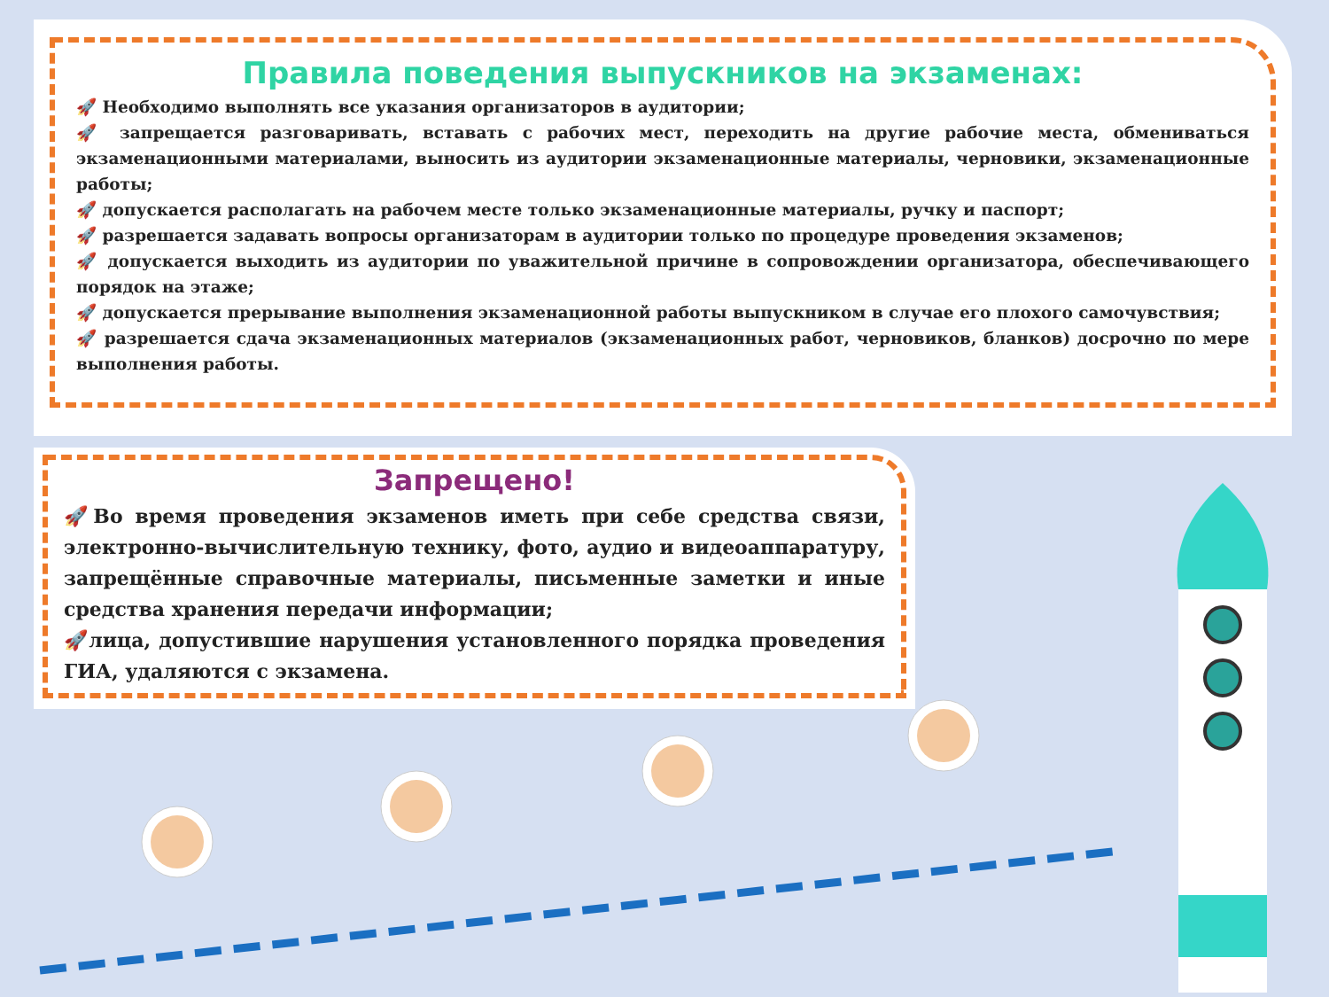Правила поведения выпускников на экзаменах:
🚀 Необходимо выполнять все указания организаторов в аудитории;
🚀 запрещается разговаривать, вставать с рабочих мест, переходить на другие рабочие места, обмениваться экзаменационными материалами, выносить из аудитории экзаменационные материалы, черновики, экзаменационные работы;
🚀 допускается располагать на рабочем месте только экзаменационные материалы, ручку и паспорт;
🚀 разрешается задавать вопросы организаторам в аудитории только по процедуре проведения экзаменов;
🚀 допускается выходить из аудитории по уважительной причине в сопровождении организатора, обеспечивающего порядок на этаже;
🚀 допускается прерывание выполнения экзаменационной работы выпускником в случае его плохого самочувствия;
🚀 разрешается сдача экзаменационных материалов (экзаменационных работ, черновиков, бланков) досрочно по мере выполнения работы.
Запрещено!
🚀Во время проведения экзаменов иметь при себе средства связи, электронно-вычислительную технику, фото, аудио и видеоаппаратуру, запрещённые справочные материалы, письменные заметки и иные средства хранения передачи информации;
🚀лица, допустившие нарушения установленного порядка проведения ГИА, удаляются с экзамена.